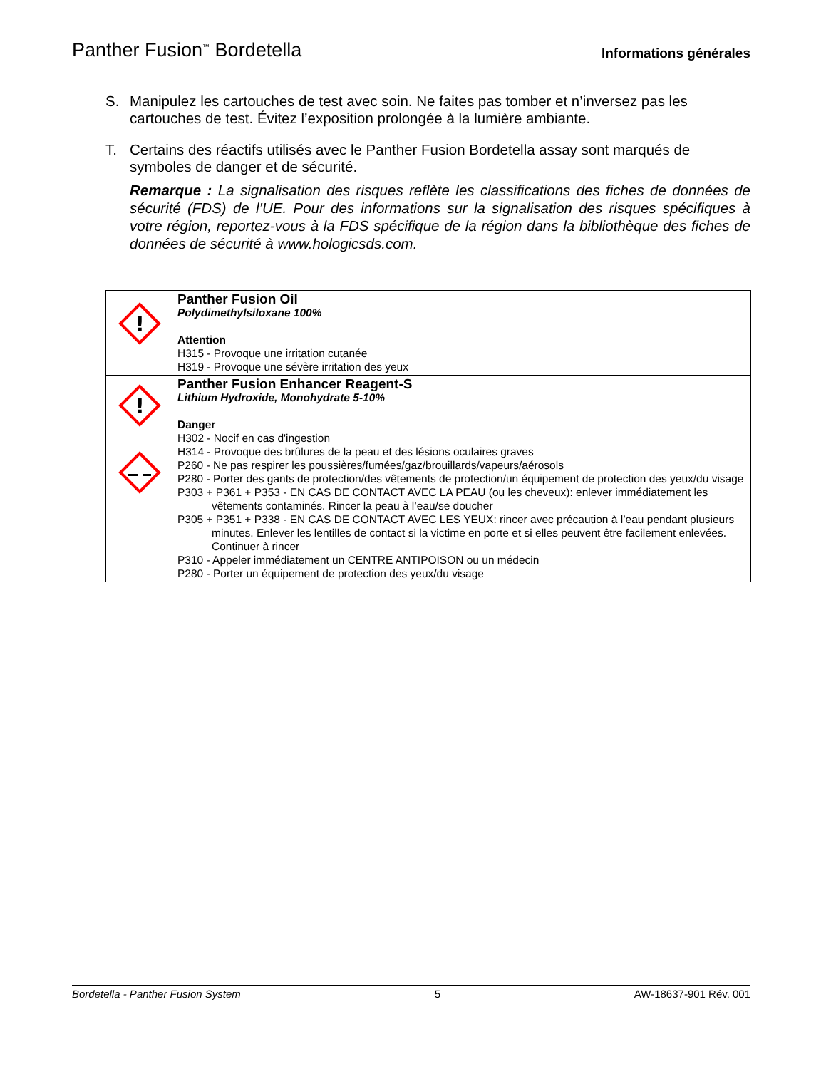Panther Fusion<sup>™</sup> Bordetella
Informations générales
S. Manipulez les cartouches de test avec soin. Ne faites pas tomber et n’inversez pas les cartouches de test. Évitez l’exposition prolongée à la lumière ambiante.
T. Certains des réactifs utilisés avec le Panther Fusion Bordetella assay sont marqués de symboles de danger et de sécurité.
Remarque : La signalisation des risques reflète les classifications des fiches de données de sécurité (FDS) de l’UE. Pour des informations sur la signalisation des risques spécifiques à votre région, reportez-vous à la FDS spécifique de la région dans la bibliothèque des fiches de données de sécurité à www.hologicsds.com.
| ! | Panther Fusion Oil Polydimethylsiloxane 100% Attention H315 - Provoque une irritation cutanée H319 - Provoque une sévère irritation des yeux |
| ! | Panther Fusion Enhancer Reagent-S Lithium Hydroxide, Monohydrate 5-10% Danger H302 - Nocif en cas d'ingestion H314 - Provoque des brûlures de la peau et des lésions oculaires graves P260 - Ne pas respirer les poussières/fumées/gaz/brouillards/vapeurs/aérosols P280 - Porter des gants de protection/des vêtements de protection/un équipement de protection des yeux/du visage P303 + P361 + P353 - EN CAS DE CONTACT AVEC LA PEAU (ou les cheveux): enlever immédiatement les vêtements contaminés. Rincer la peau à l’eau/se doucher P305 + P351 + P338 - EN CAS DE CONTACT AVEC LES YEUX: rincer avec précaution à l’eau pendant plusieurs minutes. Enlever les lentilles de contact si la victime en porte et si elles peuvent être facilement enlevées. Continuer à rincer P310 - Appeler immédiatement un CENTRE ANTIPOISON ou un médecin P280 - Porter un équipement de protection des yeux/du visage |
Bordetella - Panther Fusion System 5 AW-18637-901 Rév. 001